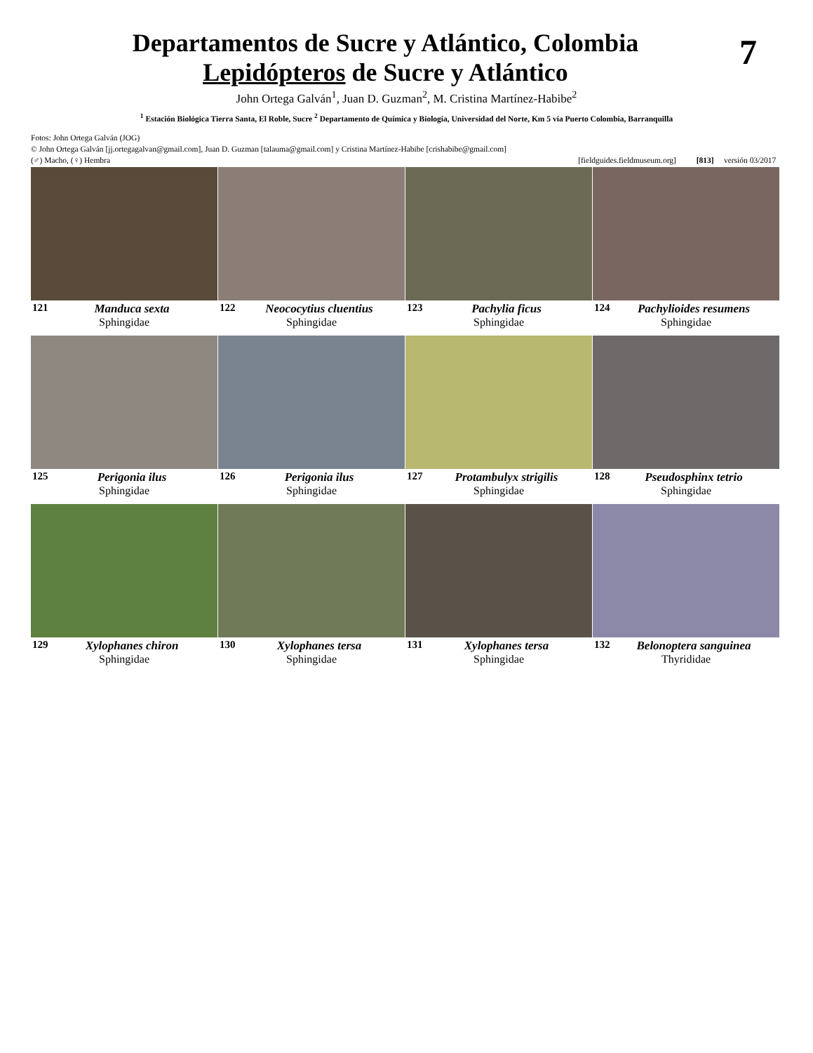7
Departamentos de Sucre y Atlántico, Colombia
Lepidópteros de Sucre y Atlántico
John Ortega Galván<sup>1</sup>, Juan D. Guzman<sup>2</sup>, M. Cristina Martínez-Habibe<sup>2</sup>
<sup>1</sup> Estación Biológica Tierra Santa, El Roble, Sucre <sup>2</sup> Departamento de Química y Biología, Universidad del Norte, Km 5 vía Puerto Colombia, Barranquilla
Fotos: John Ortega Galván (JOG)
© John Ortega Galván [jj.ortegagalvan@gmail.com], Juan D. Guzman [talauma@gmail.com] y Cristina Martínez-Habibe [crishabibe@gmail.com]
(♂) Macho, (♀) Hembra [fieldguides.fieldmuseum.org] [813] versión 03/2017
121 Manduca sexta
Sphingidae
122 Neococytius cluentius
Sphingidae
123 Pachylia ficus
Sphingidae
124 Pachylioides resumens
Sphingidae
125 Perigonia ilus
Sphingidae
126 Perigonia ilus
Sphingidae
127 Protambulyx strigilis
Sphingidae
128 Pseudosphinx tetrio
Sphingidae
129 Xylophanes chiron
Sphingidae
130 Xylophanes tersa
Sphingidae
131 Xylophanes tersa
Sphingidae
132 Belonoptera sanguinea
Thyrididae